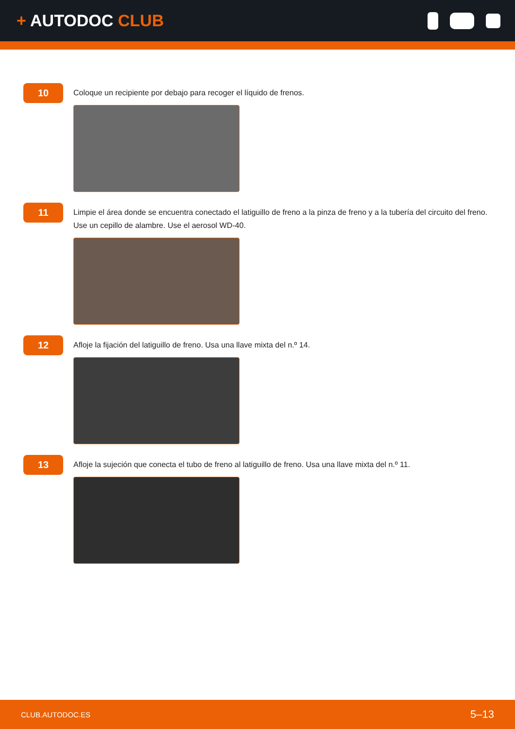+ AUTODOC CLUB
10
Coloque un recipiente por debajo para recoger el líquido de frenos.
11
Limpie el área donde se encuentra conectado el latiguillo de freno a la pinza de freno y a la tubería del circuito del freno. Use un cepillo de alambre. Use el aerosol WD-40.
12
Afloje la fijación del latiguillo de freno. Usa una llave mixta del n.º 14.
13
Afloje la sujeción que conecta el tubo de freno al latiguillo de freno. Usa una llave mixta del n.º 11.
CLUB.AUTODOC.ES 5–13